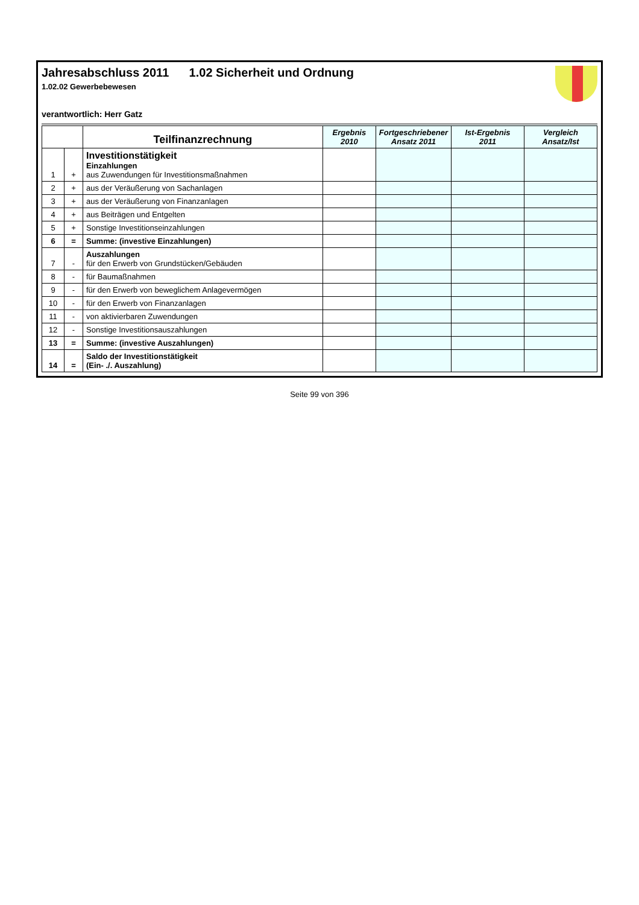Jahresabschluss 2011 1.02 Sicherheit und Ordnung
1.02.02 Gewerbebewesen
verantwortlich: Herr Gatz
| | | Teilfinanzrechnung | Ergebnis 2010 | Fortgeschriebener Ansatz 2011 | Ist-Ergebnis 2011 | Vergleich Ansatz/Ist |
| --- | --- | --- | --- | --- | --- | --- |
| 1 | + | Investitionstätigkeit Einzahlungen aus Zuwendungen für Investitionsmaßnahmen | | | | |
| 2 | + | aus der Veräußerung von Sachanlagen | | | | |
| 3 | + | aus der Veräußerung von Finanzanlagen | | | | |
| 4 | + | aus Beiträgen und Entgelten | | | | |
| 5 | + | Sonstige Investitionseinzahlungen | | | | |
| 6 | = | Summe: (investive Einzahlungen) | | | | |
| 7 | - | Auszahlungen für den Erwerb von Grundstücken/Gebäuden | | | | |
| 8 | - | für Baumaßnahmen | | | | |
| 9 | - | für den Erwerb von beweglichem Anlagevermögen | | | | |
| 10 | - | für den Erwerb von Finanzanlagen | | | | |
| 11 | - | von aktivierbaren Zuwendungen | | | | |
| 12 | - | Sonstige Investitionsauszahlungen | | | | |
| 13 | = | Summe: (investive Auszahlungen) | | | | |
| 14 | = | Saldo der Investitionstätigkeit (Ein- ./. Auszahlung) | | | | |
Seite 99 von 396